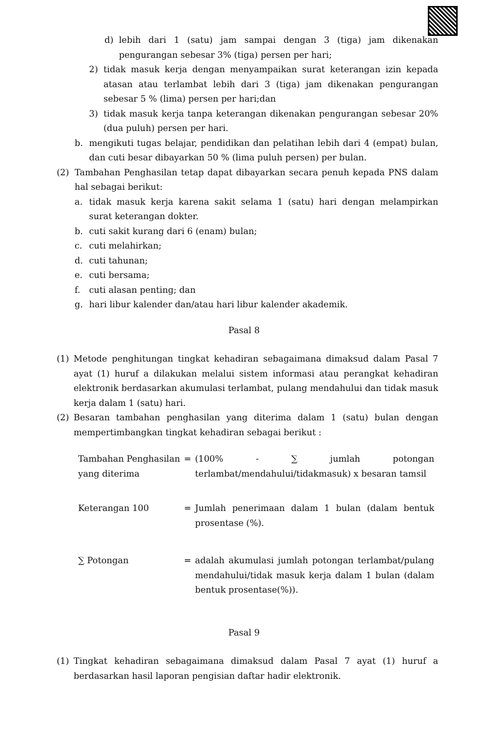d) lebih dari 1 (satu) jam sampai dengan 3 (tiga) jam dikenakan pengurangan sebesar 3% (tiga) persen per hari;
2) tidak masuk kerja dengan menyampaikan surat keterangan izin kepada atasan atau terlambat lebih dari 3 (tiga) jam dikenakan pengurangan sebesar 5 % (lima) persen per hari;dan
3) tidak masuk kerja tanpa keterangan dikenakan pengurangan sebesar 20% (dua puluh) persen per hari.
b. mengikuti tugas belajar, pendidikan dan pelatihan lebih dari 4 (empat) bulan, dan cuti besar dibayarkan 50 % (lima puluh persen) per bulan.
(2) Tambahan Penghasilan tetap dapat dibayarkan secara penuh kepada PNS dalam hal sebagai berikut:
a. tidak masuk kerja karena sakit selama 1 (satu) hari dengan melampirkan surat keterangan dokter.
b. cuti sakit kurang dari 6 (enam) bulan;
c. cuti melahirkan;
d. cuti tahunan;
e. cuti bersama;
f. cuti alasan penting; dan
g. hari libur kalender dan/atau hari libur kalender akademik.
Pasal 8
(1) Metode penghitungan tingkat kehadiran sebagaimana dimaksud dalam Pasal 7 ayat (1) huruf a dilakukan melalui sistem informasi atau perangkat kehadiran elektronik berdasarkan akumulasi terlambat, pulang mendahului dan tidak masuk kerja dalam 1 (satu) hari.
(2) Besaran tambahan penghasilan yang diterima dalam 1 (satu) bulan dengan mempertimbangkan tingkat kehadiran sebagai berikut :
Tambahan Penghasilan yang diterima = (100% - ∑ jumlah potongan terlambat/mendahului/tidakmasuk) x besaran tamsil
Keterangan 100 = Jumlah penerimaan dalam 1 bulan (dalam bentuk prosentase (%).
∑ Potongan = adalah akumulasi jumlah potongan terlambat/pulang mendahului/tidak masuk kerja dalam 1 bulan (dalam bentuk prosentase(%)).
Pasal 9
(1) Tingkat kehadiran sebagaimana dimaksud dalam Pasal 7 ayat (1) huruf a berdasarkan hasil laporan pengisian daftar hadir elektronik.